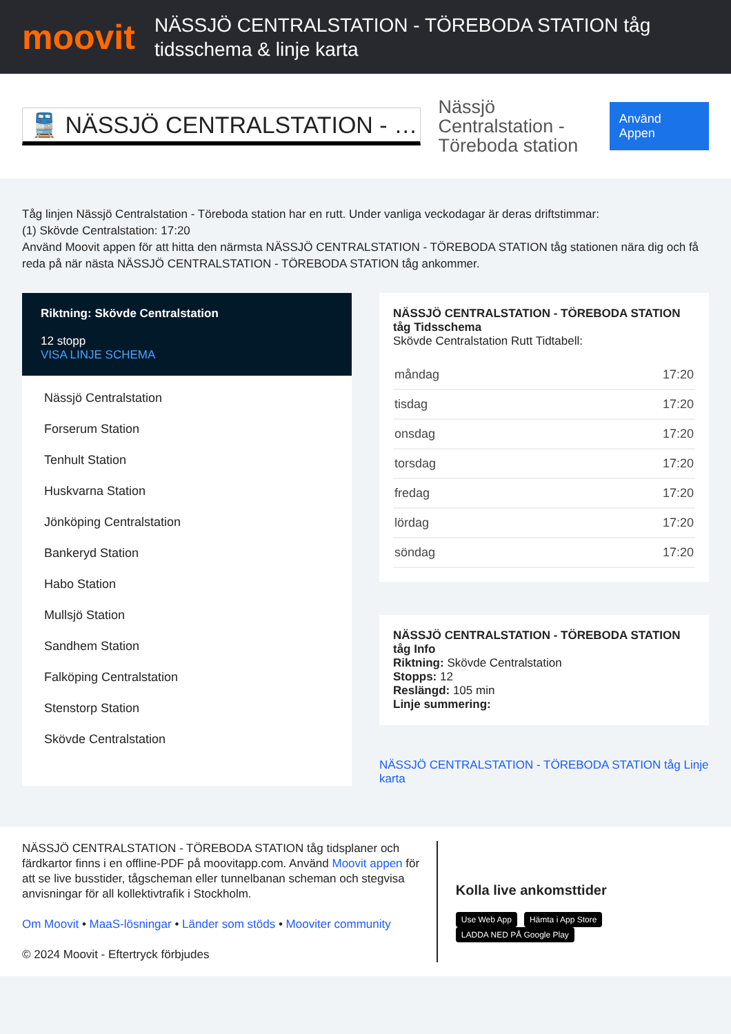moovit
NÄSSJÖ CENTRALSTATION - TÖREBODA STATION tåg tidsschema & linje karta
🚆 NÄSSJÖ CENTRALSTATION - …
Nässjö Centralstation - Töreboda station
Använd Appen
Tåg linjen Nässjö Centralstation - Töreboda station har en rutt. Under vanliga veckodagar är deras driftstimmar:
(1) Skövde Centralstation: 17:20
Använd Moovit appen för att hitta den närmsta NÄSSJÖ CENTRALSTATION - TÖREBODA STATION tåg stationen nära dig och få reda på när nästa NÄSSJÖ CENTRALSTATION - TÖREBODA STATION tåg ankommer.
Riktning: Skövde Centralstation
12 stopp
VISA LINJE SCHEMA
Nässjö Centralstation
Forserum Station
Tenhult Station
Huskvarna Station
Jönköping Centralstation
Bankeryd Station
Habo Station
Mullsjö Station
Sandhem Station
Falköping Centralstation
Stenstorp Station
Skövde Centralstation
NÄSSJÖ CENTRALSTATION - TÖREBODA STATION tåg Tidsschema
Skövde Centralstation Rutt Tidtabell:
| måndag | 17:20 |
| tisdag | 17:20 |
| onsdag | 17:20 |
| torsdag | 17:20 |
| fredag | 17:20 |
| lördag | 17:20 |
| söndag | 17:20 |
NÄSSJÖ CENTRALSTATION - TÖREBODA STATION tåg Info
Riktning: Skövde Centralstation
Stopps: 12
Reslängd: 105 min
Linje summering:
NÄSSJÖ CENTRALSTATION - TÖREBODA STATION tåg Linje karta
NÄSSJÖ CENTRALSTATION - TÖREBODA STATION tåg tidsplaner och färdkartor finns i en offline-PDF på moovitapp.com. Använd Moovit appen för att se live busstider, tågscheman eller tunnelbanan scheman och stegvisa anvisningar för all kollektivtrafik i Stockholm.
Om Moovit • MaaS-lösningar • Länder som stöds • Mooviter community
© 2024 Moovit - Eftertryck förbjudes
Kolla live ankomsttider
Use Web App Hämta i App Store LADDA NED PÅ Google Play